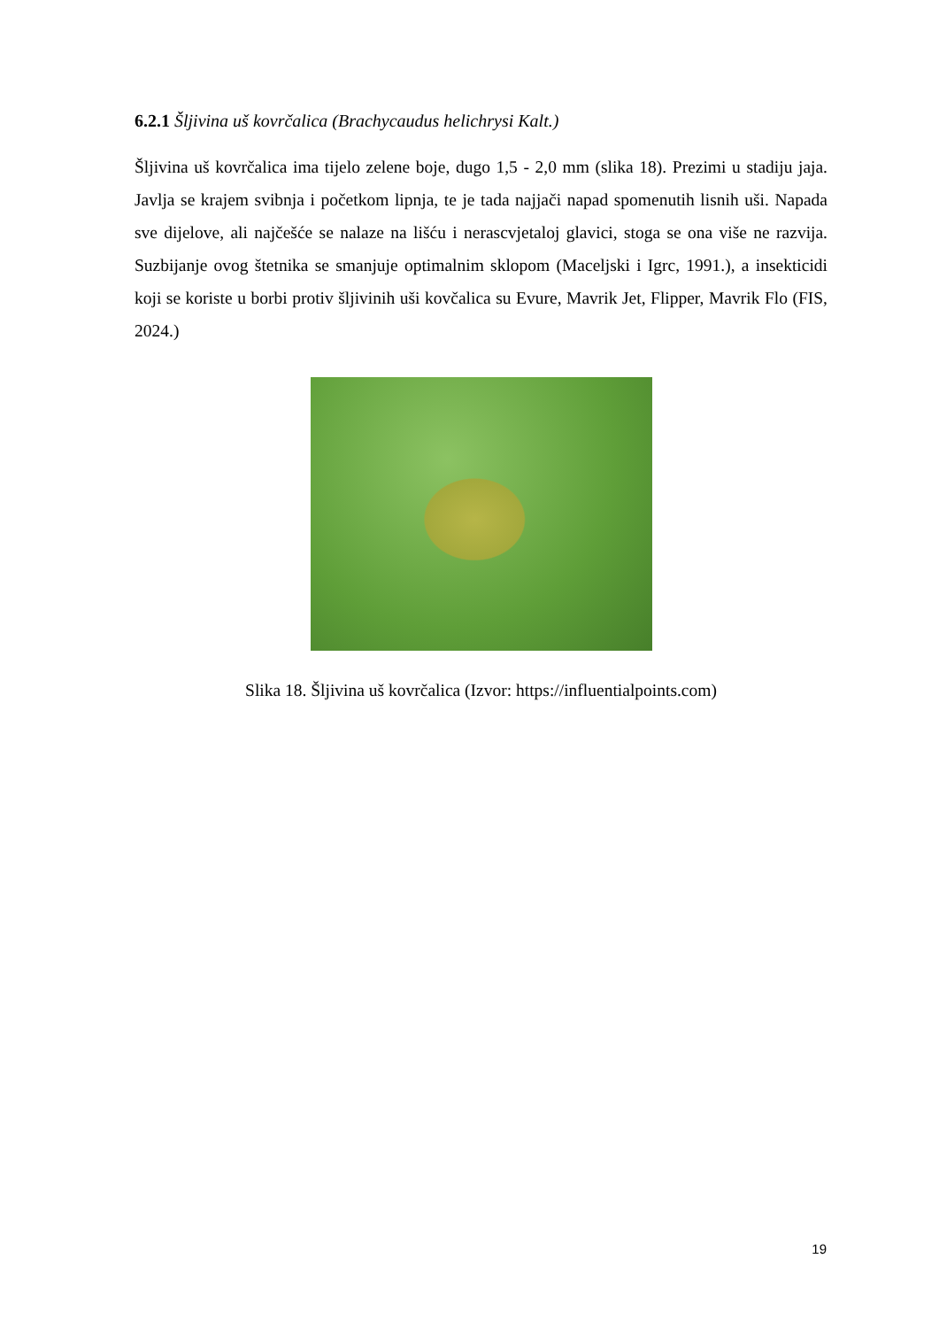6.2.1 Šljivina uš kovrčalica (Brachycaudus helichrysi Kalt.)
Šljivina uš kovrčalica ima tijelo zelene boje, dugo 1,5 - 2,0 mm (slika 18). Prezimi u stadiju jaja. Javlja se krajem svibnja i početkom lipnja, te je tada najjači napad spomenutih lisnih uši. Napada sve dijelove, ali najčešće se nalaze na lišću i nerascvjetaloj glavici, stoga se ona više ne razvija. Suzbijanje ovog štetnika se smanjuje optimalnim sklopom (Maceljski i Igrc, 1991.), a insekticidi koji se koriste u borbi protiv šljivinih uši kovčalica su Evure, Mavrik Jet, Flipper, Mavrik Flo (FIS, 2024.)
Slika 18. Šljivina uš kovrčalica (Izvor: https://influentialpoints.com)
19